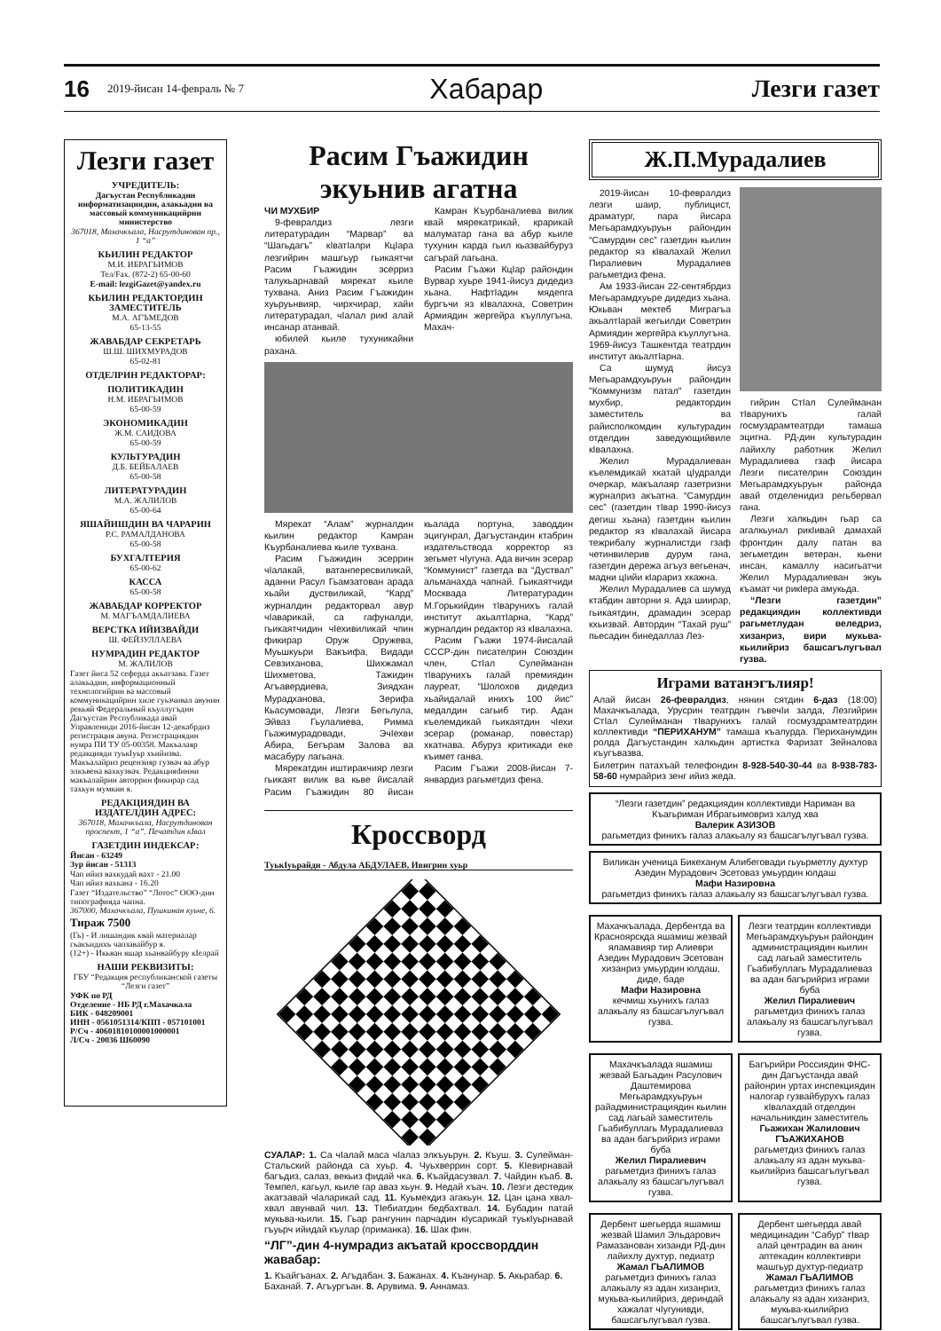16 2019-йисан 14-февраль № 7 Хабарар Лезги газет
Лезги газет
УЧРЕДИТЕЛЬ:
Дагъустан Республикадин информатизациядин, алакьадин ва массовый коммуникацийрин министерство
367018, Махачкъала, Насрутдинован пр., 1 “а”
КЬИЛИН РЕДАКТОР
М.И. ИБРАГЬИМОВ
Тел/Fax. (872-2) 65-00-60
E-mail: lezgiGazet@yandex.ru
КЬИЛИН РЕДАКТОРДИН ЗАМЕСТИТЕЛЬ
М.А. АГЪМЕДОВ
65-13-55
ЖАВАБДАР СЕКРЕТАРЬ
Ш.Ш. ШИХМУРАДОВ
65-02-81
ОТДЕЛРИН РЕДАКТОРАР:
ПОЛИТИКАДИН
Н.М. ИБРАГЬИМОВ
65-00-59
ЭКОНОМИКАДИН
Ж.М. САИДОВА
65-00-59
КУЛЬТУРАДИН
Д.Б. БЕЙБАЛАЕВ
65-00-58
ЛИТЕРАТУРАДИН
М.А. ЖАЛИЛОВ
65-00-64
ЯШАЙИШДИН ВА ЧАРАРИН
Р.С. РАМАЛДАНОВА
65-00-58
БУХГАЛТЕРИЯ
65-00-62
КАССА
65-00-58
ЖАВАБДАР КОРРЕКТОР
М. МАГЪАМДАЛИЕВА
ВЕРСТКА ИЙИЗВАЙДИ
Ш. ФЕЙЗУЛЛАЕВА
НУМРАДИН РЕДАКТОР
М. ЖАЛИЛОВ
Газет йиса 52 сеферда акъатзава. Газет алакьадин, информационный технологийрин ва массовый коммуникацийрин хиле гуьзчивал авунин рекьяй Федеральный къуллугъдин Дагъустан Республикада авай Управлениди 2016-йисан 12-декабрдиз регистрация авуна. Регистрациядин нумра ПИ ТУ 05-00358. Макъалаяр редакцияди туькIуьр хъийизва. Макъалайриз рецензияр гузвач ва абур элкъвена вахкузвач. Редакцияdинни макъалайрин авторрин фикирар сад тахьун мумкин я.
РЕДАКЦИЯДИН ВА ИЗДАТЕЛДИН АДРЕС:
367018, Махачкъала, Насрутдинован проспект, 1 “а”. Печатдин кIвал
ГАЗЕТДИН ИНДЕКСАР:
Йисан - 63249
Зур йисан - 51313
Чап ийиз вахкудай вахт - 21.00
Чап ийиз вахкана - 16.20
Газет “Издательство” “Лотос” ООО-дин типографияда чапна.
367000, Махачкъала, Пушкинан куьче, 6.
Тираж 7500
(Гь) - И лишандик квай материалар гьакъидихъ чапзавайбур я.
(12+) - Икьван яшар хьанвайбуру кIелрай
НАШИ РЕКВИЗИТЫ:
ГБУ “Редакция республиканской газеты “Лезги газет”
УФК по РД
Отделение - НБ РД г.Махачкала
БИК - 048209001
ИНН - 0561051314/КПП - 057101001
Р/Сч - 40601810100001000001
Л/Сч - 20036 Ш60090
Расим Гъажидин экуьнив агатна
ЧИ МУХБИР
9-февралдиз лезги литературадин “Марвар” ва “Шагьдагъ” кIватIалри КцIара лезгийрин машгьур гьикаятчи Расим Гъажидин эсерриз талукьарнавай мярекат кьиле тухвана. Аниз Расим Гъажидин хуьруьнвияр, чирхчирар, хайи литературадал, чIалал рикI алай инсанар атанвай.
юбилей кьиле тухуникайни рахана.
Камран Къурбаналиева вилик квай мярекатрикай, крарикай малуматар гана ва абур кьиле тухунин карда гьил кьазвайбуруз сагърай лагьана.
Расим Гъажи КцIар райондин Вурвар хуьре 1941-йисуз дидедиз хьана. НафтIадин мядenra бургъчи яз кIвалахна, Советрин Армиядин жергейра къуллугъна. Махач-
Мярекат “Алам” журналдин кьилин редактор Камран Къурбаналиева кьиле тухвана.
Расим Гъажидин эсеррин чIалакай, ватанпересвиликай, аданни Расул Гьамзатован арада хьайи дуствиликай, “Кард” журналдин редакторвал авур чIаварикай, са гафуналди, гьикаятчидин чIехивиликай чпин фикирар Оруж Оружева, Муьшкуьри Вакъифа, Видади Севзиханова, Шихжамал Шихметова, Тажидин Агъавердиева, Зиядхан Мурадханова, Зерифа Кьасумовади, Лезги Бегьлула, Эйваз Гьулалиева, Римма Гьажимурадовади, ЭчIехви Абира, Бегърам Залова ва масабуру лагьана.
Мярекатдин иштиракчияр лезги гьикаят вилик ва кьве йисалай Расим Гъажидин 80 йисан кьалада портуна, заводдин эцигунрал, Дагъустандин ктабрин издательствода корректор яз зегьмет чIугуна. Ада вичин эсерар “Коммунист” газетда ва “Дуствал” альманахда чапнай. Гьикаятчиди Москвада Литературадин М.Горькийдин тIварунихъ галай институт акьалтIарна, “Кард” журналдин редактор яз кIвалахна.
Расим Гъажи 1974-йисалай СССР-дин писателрин Союздин член, СтIал Сулейманан тIварунихъ галай премиядин лауреат, “Шолохов дидедиз хьайидалай инихъ 100 йис” медалдин сагьиб тир. Адан къелемдикай гьикаятдин чIехи эсерар (романар, повестар) хкатнава. Абуруз критикади еке къимет ганва.
Расим Гъажи 2008-йисан 7-январдиз рагьметдиз фена.
Кроссворд
ТуькIуьрайди - Абдула АБДУЛАЕВ, Ивигрин хуьр
СУАЛАР: 1. Са чIалай маса чIалаз элкъуьрун. 2. Къуш. 3. Сулейман-Стальский районда са хуьр. 4. Чуьхверрин сорт. 5. КIевирнавай багъдиз, салаз, векьиз фидай чка. 6. Къайдасузвал. 7. Чайдин къаб. 8. Темпел, кагьул, кьиле гар аваз хьун. 9. Недай хъач. 10. Лезги дестедик акатзавай чIаларикай сад. 11. Куьмекдиз агакьун. 12. Цан цана хвал-хвал авунвай чил. 13. ТIебиатдин бедбахтвал. 14. Бубадин патай мукьва-кьили. 15. Гьар рангунин парчадин кIусарикай туькIуьрнавай гъуьрч ийидай къулар (приманка). 16. Шак фин.
“ЛГ”-дин 4-нумрадиз акъатай кроссворддин жавабар:
1. Къайгъанах. 2. Агъдабан. 3. Бажанах. 4. Къанунар. 5. Акьрабар. 6. Баханай. 7. Агъургъан. 8. Арувима. 9. Аннамаз.
Ж.П.Мурадалиев
2019-йисан 10-февралдиз лезги шаир, публицист, драматург, пара йисара Мегьарамдхуьруьн райондин “Самурдин сес” газетдин кьилин редактор яз кIвалахай Желил Пиралиевич Мурадалиев рагьметдиз фена.
Ам 1933-йисан 22-сентябрдиз Мегьарамдхуьре дидедиз хьана. Юкьван мектеб Миграгъа акьалтIарай жегьилди Советрин Армиядин жергейра къуллугъна. 1969-йисуз Ташкентда театрдин институт акьалтIарна.
Са шумуд йисуз Мегьарамдхуьруьн райондин "Коммунизм патал" газетдин мухбир, редактордин заместитель ва райисполкомдин культурадин отделдин заведующийвиле кIвалахна.
Желил Мурадалиеван къелемдикай хкатай цIудралди очеркар, макъалаяр газетризни журналриз акъатна. “Самурдин сес” (газетдин тIвар 1990-йисуз дегиш хьана) газетдин кьилин редактор яз кIвалахай йисара тежрибалу журналистди гзаф четинвилерив дурум гана, газетдин дережа агъуз вегьенач, мадни цIийи кIарариз хкажна.
Желил Мурадалиев са шумуд ктабдин авторни я. Ада шиирар, гьикаятдин, драмадин эсерар кхьизвай. Автордин “Тахай руш” пьесадин бинедаллаз Лез-
гийрин СтIал Сулейманан тIварунихъ галай госмуздрамтеатрди тамаша эцигна. РД-дин культурадин лайихлу работник Желил Мурадалиева гзаф йисара Лезги писателрин Союздин Мегьарамдхуьруьн районда авай отделенидиз регьбервал гана.
Лезги халкьдин гьар са агалкьунал рикIивай дамахай фронтдин далу патан ва зегьметдин ветеран, кьени инсан, камаллу насигьатчи Желил Мурадалиеван экуь къамат чи рикIера амукьда.
“Лезги газетдин” редакциядин коллективди рагьметлудан веледриз, хизанриз, вири мукьва-кьилийриз башсагълугъвал гузва.
Играми ватанэгълияр!
Алай йисан 26-февралдиз, нянин сятдин 6-даз (18:00) Махачкъалада, Урусрин театрдин гъвечIи залда, Лезгийрин СтIал Сулейманан тIварунихъ галай госмуздрамтеатрдин коллективди “ПЕРИХАНУМ” тамаша къалурда. Периханумдин ролда Дагъустандин халкьдин артистка Фаризат Зейналова къугъвазва.
Билетрин патахъай телефондин 8-928-540-30-44 ва 8-938-783-58-60 нумрайриз зенг ийиз жеда.
“Лезги газетдин” редакциядин коллективди Нариман ва Къагьриман Ибрагьимовриз халуд хва
Валерик АЗИЗОВ
рагьметдиз финихъ галаз алакьалу яз башсагълугъвал гузва.
Виликан ученица Бикеханум Алибеговади гьуьрметлу духтур Азедин Мурадович Эсетоваз умьурдин юлдаш
Мафи Назировна
рагьметдиз финихъ галаз алакьалу яз башсагълугъвал гузва.
Махачкъалада, Дербентда ва Красноярскда яшамиш жезвай яламавияр тир Алиеври Азедин Мурадович Эсетован хизанриз умьурдин юлдаш, диде, баде
Мафи Назировна
кечмиш хьунихъ галаз алакьалу яз башсагълугъвал гузва.
Лезги театрдин коллективди Мегьарамдхуьруьн райондин администрациядин кьилин сад лагьай заместитель Гьабибуллагь Мурадалиеваз ва адан багърийриз играми буба
Желил Пиралиевич
рагьметдиз финихъ галаз алакьалу яз башсагълугъвал гузва.
Махачкъалада яшамиш жезвай Багьадин Расулович Даштемирова Мегьарамдхуьруьн райадминистрациядин кьилин сад лагьай заместитель Гьабибуллагь Мурадалиеваз ва адан багърийриз играми буба
Желил Пиралиевич
рагьметдиз финихъ галаз алакьалу яз башсагълугъвал гузва.
Багърийри Россиядин ФНС-дин Дагъустанда авай районрин уртах инспекциядин налогар гузвайбурухъ галаз кIвалахдай отделдин начальникдин заместитель
Гьажихан Жалилович ГЪАЖИХАНОВ
рагьметдиз финихъ галаз алакьалу яз адан мукьва-кьилийриз башсагълугъвал гузва.
Дербент шегьерда яшамиш жезвай Шамил Эльдарович Рамазанован хизанди РД-дин лайихлу духтур, педиатр
Жамал ГЬАЛИМОВ
рагьметдиз финихъ галаз алакьалу яз адан хизанриз, мукьва-кьилийриз, дериндай хажалат чIугунивди, башсагълугъвал гузва.
Дербент шегьерда авай медицинадин “Сабур” тIвар алай центрадин ва анин аптекадин коллективри машгьур духтур-педиатр
Жамал ГЬАЛИМОВ
рагьметдиз финихъ галаз алакьалу яз адан хизанриз, мукьва-кьилийриз башсагълугъвал гузва.